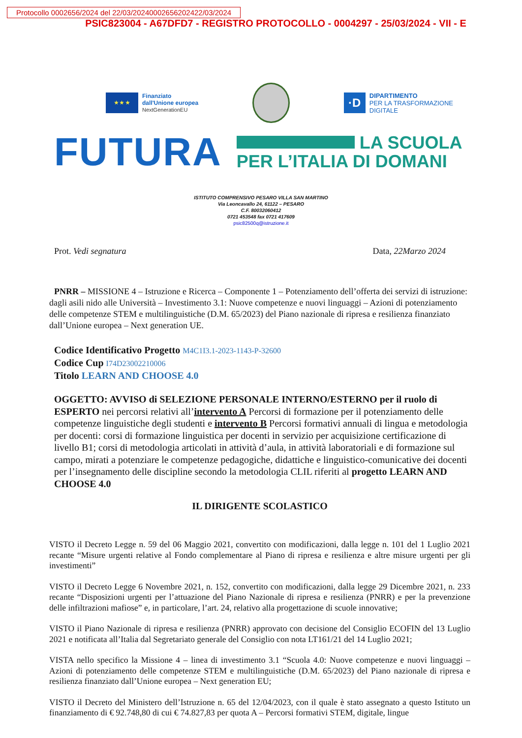Protocollo 0002656/2024 del 22/03/20240002656202422/03/2024
PSIC823004 - A67DFD7 - REGISTRO PROTOCOLLO - 0004297 - 25/03/2024 - VII - E
★ ★ ★
Finanziato
dall'Unione europea
NextGenerationEU
·D
DIPARTIMENTO
PER LA TRASFORMAZIONE
DIGITALE
FUTURA
LA SCUOLA
PER L’ITALIA DI DOMANI
ISTITUTO COMPRENSIVO PESARO VILLA SAN MARTINO
Via Leoncavallo 24, 61122 – PESARO
C.F. 80032060412
0721 453548 fax 0721 417609
psic82500q@istruzione.it
Prot. Vedi segnatura Data, 22Marzo 2024
PNRR – MISSIONE 4 – Istruzione e Ricerca – Componente 1 – Potenziamento dell’offerta dei servizi di istruzione: dagli asili nido alle Università – Investimento 3.1: Nuove competenze e nuovi linguaggi – Azioni di potenziamento delle competenze STEM e multilinguistiche (D.M. 65/2023) del Piano nazionale di ripresa e resilienza finanziato dall’Unione europea – Next generation UE.
Codice Identificativo Progetto M4C1I3.1-2023-1143-P-32600
Codice Cup I74D23002210006
Titolo LEARN AND CHOOSE 4.0
OGGETTO: AVVISO di SELEZIONE PERSONALE INTERNO/ESTERNO per il ruolo di ESPERTO nei percorsi relativi all’intervento A Percorsi di formazione per il potenziamento delle competenze linguistiche degli studenti e intervento B Percorsi formativi annuali di lingua e metodologia per docenti: corsi di formazione linguistica per docenti in servizio per acquisizione certificazione di livello B1; corsi di metodologia articolati in attività d’aula, in attività laboratoriali e di formazione sul campo, mirati a potenziare le competenze pedagogiche, didattiche e linguistico-comunicative dei docenti per l’insegnamento delle discipline secondo la metodologia CLIL riferiti al progetto LEARN AND CHOOSE 4.0
IL DIRIGENTE SCOLASTICO
VISTO il Decreto Legge n. 59 del 06 Maggio 2021, convertito con modificazioni, dalla legge n. 101 del 1 Luglio 2021 recante “Misure urgenti relative al Fondo complementare al Piano di ripresa e resilienza e altre misure urgenti per gli investimenti”
VISTO il Decreto Legge 6 Novembre 2021, n. 152, convertito con modificazioni, dalla legge 29 Dicembre 2021, n. 233 recante “Disposizioni urgenti per l’attuazione del Piano Nazionale di ripresa e resilienza (PNRR) e per la prevenzione delle infiltrazioni mafiose” e, in particolare, l’art. 24, relativo alla progettazione di scuole innovative;
VISTO il Piano Nazionale di ripresa e resilienza (PNRR) approvato con decisione del Consiglio ECOFIN del 13 Luglio 2021 e notificata all’Italia dal Segretariato generale del Consiglio con nota LT161/21 del 14 Luglio 2021;
VISTA nello specifico la Missione 4 – linea di investimento 3.1 “Scuola 4.0: Nuove competenze e nuovi linguaggi – Azioni di potenziamento delle competenze STEM e multilinguistiche (D.M. 65/2023) del Piano nazionale di ripresa e resilienza finanziato dall’Unione europea – Next generation EU;
VISTO il Decreto del Ministero dell’Istruzione n. 65 del 12/04/2023, con il quale è stato assegnato a questo Istituto un finanziamento di € 92.748,80 di cui € 74.827,83 per quota A – Percorsi formativi STEM, digitale, lingue